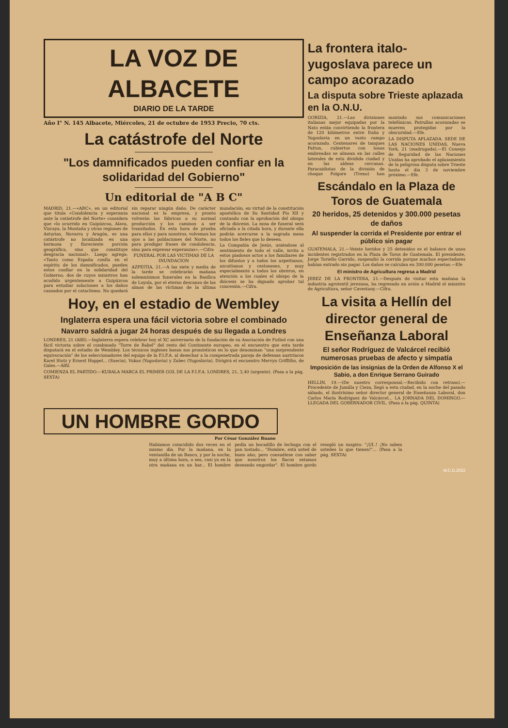LA VOZ DE ALBACETE
DIARIO DE LA TARDE
Año I° N. 145 Albacete, Miércoles, 21 de octubre de 1953 Precio, 70 cts.
La catástrofe del Norte
"Los damnificados pueden confiar en la solidaridad del Gobierno"
Un editorial de "A B C"
MADRID, 21.—«ABC», en un editorial que titula «Condolencia y esperanza ante la catástrofe del Norte» considera que «lo ocurrido en Guipúzcoa, Alava, Vizcaya, la Montaña y otras regiones de Asturias, Navarra y Aragón, es una catástrofe no localizada en una hermosa y floreciente porción geográfica, sino que constituye desgracia nacional». Luego agrega: «Tanto como España confía en el espíritu de los damnificados, pueden estos confiar en la solidaridad del Gobierno, dos de cuyos ministros han acudido urgentemente a Guipúzcoa para estudiar soluciones a los daños causados por el cataclismo. No quedará sin reparar ningún daño. De carácter nacional es la empresa, y pronto volverán las fábricas a su normal producción y los caminos a ser transitados. En esta hora de prueba para ellos y para nosotros, volvemos los ojos a las poblaciones del Norte, no para prodigar frases de condolencia, sino para expresar esperanzas».—Cifra
FUNERAL POR LAS VICTIMAS DE LA INUNDACION
AZPEITIA, 21.—A las siete y media de la tarde se celebrarán mañana solemnísimos funerales en la Basílica de Loyola, por el eterno descanso de las almas de las víctimas de la última inundación, en virtud de la constitución apostólica de Su Santidad Pío XII y contando con la aprobación del obispo de la diócesis. La misa de funeral será oficiada a la citada hora, y durante ella podrán acercarse a la sagrada mesa todos los fieles que lo deseen.
La Compañía de Jesús, uniéndose al sentimiento de todo el valle, invita a estos piadosos actos a los familiares de los difuntos y a todos los azpeitianos, azcoitianos y cestoneses, y muy especialmente a todos los obreros, en atención a los cuales el obispo de la diócesis se ha dignado aprobar tal concesión.—Cifra.
Hoy, en el estadio de Wembley
Inglaterra espera una fácil victoria sobre el combinado
Navarro saldrá a jugar 24 horas después de su llegada a Londres
LONDRES, 21 (Alfil).—Inglaterra espera celebrar hoy el XC aniversario de la fundación de su Asociación de Futbol con una fácil victoria sobre el combinado "Torre de Babel" del resto del Continente europeo, en el encuentro que esta tarde disputará en el estadio de Wembley. Los técnicos ingleses basan sus pronósticos en lo que denominan "una sorprendente equivocación" de los seleccionadores del equipo de la F.I.F.A. al desechar a la compenetrada pareja de defensas austríacos Karel Stotz y Ernest Happel... (Suecia), Vukas (Yugoslavia) y Zabec (Yugoslavia). Dirigirá el encuentro Mervyn Griffiths, de Gales.—Alfil.
COMIENZA EL PARTIDO.—KUBALA MARCA EL PRIMER GOL DE LA F.I.F.A. LONDRES, 21, 3,40 (urgente). (Pasa a la pág. SEXTA)
La frontera italo-yugoslava parece un campo acorazado
La disputa sobre Trieste aplazada en la O.N.U.
GORIZIA, 21.—Las divisiones italianas mejor equipadas por la Nato están convirtiendo la frontera de 120 kilómetros entre Italia y Yugoslavia en un vasto campo acorazado. Centenares de tanques Patton, cubiertos con lonas embreadas se alinean en las calles laterales de esta dividida ciudad y en las aldeas cercanas. Paracaidistas de la división de choque Folgore (Treno) han montado sus comunicaciones telefónicas. Patrullas acorazadas se mueven protegidas por la obscuridad.—Efe.
LA DISPUTA APLAZADA. SEDE DE LAS NACIONES UNIDAS, Nueva York, 21 (madrugada).—El Consejo de Seguridad de las Naciones Unidas ha aprobado el aplazamiento de la peligrosa disputa sobre Trieste hasta el día 3 de noviembre próximo.—Efe.
Escándalo en la Plaza de Toros de Guatemala
20 heridos, 25 detenidos y 300.000 pesetas de daños
Al suspender la corrida el Presidente por entrar el público sin pagar
GUATEMALA, 21.—Veinte heridos y 25 detenidos es el balance de unos incidentes registrados en la Plaza de Toros de Guatemala. El presidente, Jorge Toriello Garrido, suspendió la corrida porque muchos espectadores habían entrado sin pagar. Los daños se calculan en 300.000 pesetas.—Efe
El ministro de Agricultura regresa a Madrid
JEREZ DE LA FRONTERA, 21.—Después de visitar esta mañana la industria agrotextil jerezana, ha regresado en avión a Madrid el ministro de Agricultura, señor Cavestany.—Cifra.
La visita a Hellín del director general de Enseñanza Laboral
El señor Rodríguez de Valcárcel recibió numerosas pruebas de afecto y simpatía
Imposición de las insignias de la Orden de Alfonso X el Sabio, a don Enrique Serrano Guirado
HELLIN, 19.—(De nuestro corresponsal.—Recibido con retraso).—Procedente de Jumilla y Cieza, llegó a esta ciudad, en la noche del pasado sábado, el ilustrísimo señor director general de Enseñanza Laboral, don Carlos María Rodríguez de Valcárcel... LA JORNADA DEL DOMINGO.—LLEGADA DEL GOBERNADOR CIVIL. (Pasa a la pág. QUINTA)
UN HOMBRE GORDO
Por César González Ruano
Habíamos coincidido dos veces en el mismo día. Por la mañana, en la ventanilla de un Banco, y por la noche, muy a última hora, o sea, casi ya en la otra mañana en un bar... El hombre pedía un bocadillo de lechuga con el pan tostado... "Hombre, está usted de buen año; pero consuélese con saber que nosotros los flacos estamos deseando engordar". El hombre gordo resopló un suspiro: "¡Uf..! ¡No saben ustedes lo que tienen!"... (Pasa a la pág. SEXTA)
M.C.D.2022